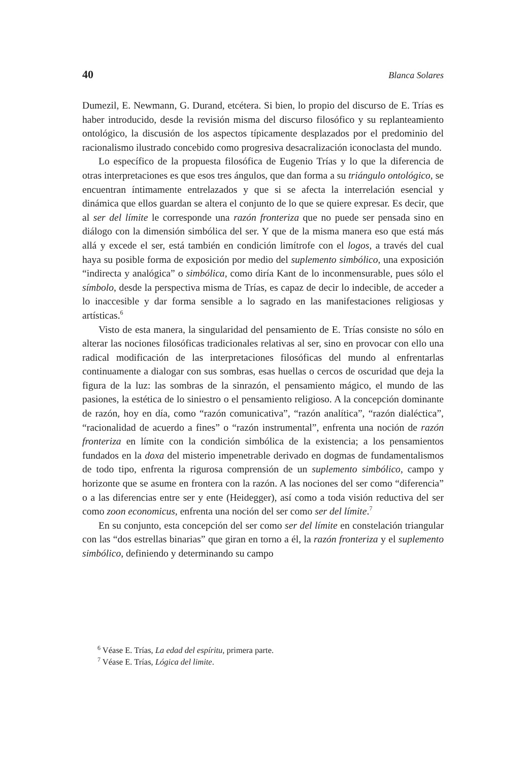40 Blanca Solares
Dumezil, E. Newmann, G. Durand, etcétera. Si bien, lo propio del discurso de E. Trías es haber introducido, desde la revisión misma del discurso filosófico y su replanteamiento ontológico, la discusión de los aspectos típicamente desplazados por el predominio del racionalismo ilustrado concebido como progresiva desacralización iconoclasta del mundo.
Lo específico de la propuesta filosófica de Eugenio Trías y lo que la diferencia de otras interpretaciones es que esos tres ángulos, que dan forma a su triángulo ontológico, se encuentran íntimamente entrelazados y que si se afecta la interrelación esencial y dinámica que ellos guardan se altera el conjunto de lo que se quiere expresar. Es decir, que al ser del límite le corresponde una razón fronteriza que no puede ser pensada sino en diálogo con la dimensión simbólica del ser. Y que de la misma manera eso que está más allá y excede el ser, está también en condición limítrofe con el logos, a través del cual haya su posible forma de exposición por medio del suplemento simbólico, una exposición “indirecta y analógica” o simbólica, como diría Kant de lo inconmensurable, pues sólo el símbolo, desde la perspectiva misma de Trías, es capaz de decir lo indecible, de acceder a lo inaccesible y dar forma sensible a lo sagrado en las manifestaciones religiosas y artísticas.<sup>6</sup>
Visto de esta manera, la singularidad del pensamiento de E. Trías consiste no sólo en alterar las nociones filosóficas tradicionales relativas al ser, sino en provocar con ello una radical modificación de las interpretaciones filosóficas del mundo al enfrentarlas continuamente a dialogar con sus sombras, esas huellas o cercos de oscuridad que deja la figura de la luz: las sombras de la sinrazón, el pensamiento mágico, el mundo de las pasiones, la estética de lo siniestro o el pensamiento religioso. A la concepción dominante de razón, hoy en día, como “razón comunicativa”, “razón analítica”, “razón dialéctica”, “racionalidad de acuerdo a fines” o “razón instrumental”, enfrenta una noción de razón fronteriza en límite con la condición simbólica de la existencia; a los pensamientos fundados en la doxa del misterio impenetrable derivado en dogmas de fundamentalismos de todo tipo, enfrenta la rigurosa comprensión de un suplemento simbólico, campo y horizonte que se asume en frontera con la razón. A las nociones del ser como “diferencia” o a las diferencias entre ser y ente (Heidegger), así como a toda visión reductiva del ser como zoon economicus, enfrenta una noción del ser como ser del límite.<sup>7</sup>
En su conjunto, esta concepción del ser como ser del límite en constelación triangular con las “dos estrellas binarias” que giran en torno a él, la razón fronteriza y el suplemento simbólico, definiendo y determinando su campo
<sup>6</sup> Véase E. Trías, La edad del espíritu, primera parte.
<sup>7</sup> Véase E. Trías, Lógica del limite.